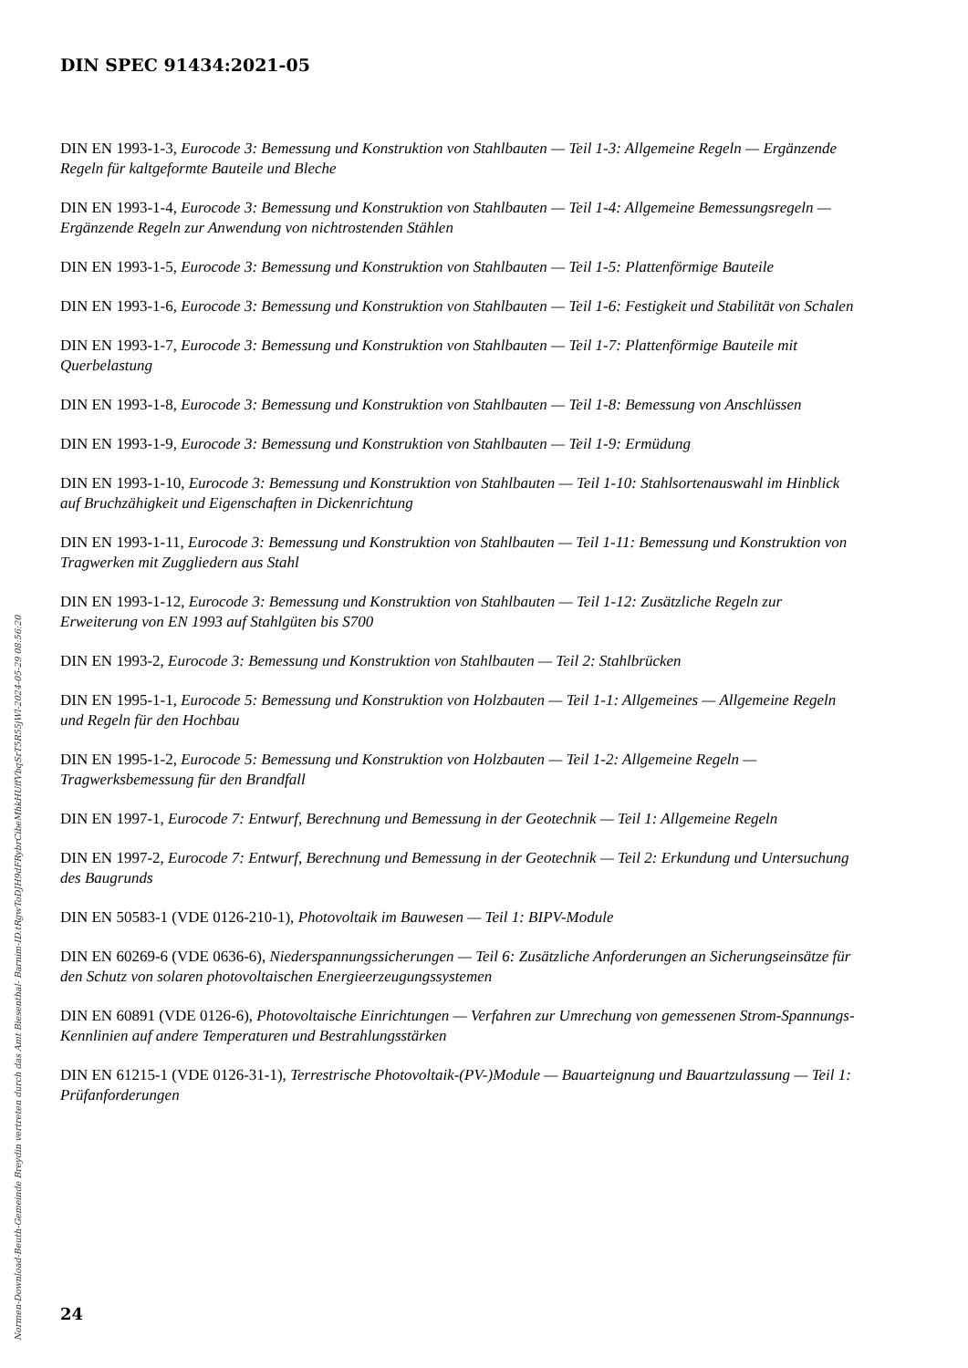DIN SPEC 91434:2021-05
DIN EN 1993-1-3, Eurocode 3: Bemessung und Konstruktion von Stahlbauten — Teil 1-3: Allgemeine Regeln — Ergänzende Regeln für kaltgeformte Bauteile und Bleche
DIN EN 1993-1-4, Eurocode 3: Bemessung und Konstruktion von Stahlbauten — Teil 1-4: Allgemeine Bemessungsregeln — Ergänzende Regeln zur Anwendung von nichtrostenden Stählen
DIN EN 1993-1-5, Eurocode 3: Bemessung und Konstruktion von Stahlbauten — Teil 1-5: Plattenförmige Bauteile
DIN EN 1993-1-6, Eurocode 3: Bemessung und Konstruktion von Stahlbauten — Teil 1-6: Festigkeit und Stabilität von Schalen
DIN EN 1993-1-7, Eurocode 3: Bemessung und Konstruktion von Stahlbauten — Teil 1-7: Plattenförmige Bauteile mit Querbelastung
DIN EN 1993-1-8, Eurocode 3: Bemessung und Konstruktion von Stahlbauten — Teil 1-8: Bemessung von Anschlüssen
DIN EN 1993-1-9, Eurocode 3: Bemessung und Konstruktion von Stahlbauten — Teil 1-9: Ermüdung
DIN EN 1993-1-10, Eurocode 3: Bemessung und Konstruktion von Stahlbauten — Teil 1-10: Stahlsorten­auswahl im Hinblick auf Bruchzähigkeit und Eigenschaften in Dickenrichtung
DIN EN 1993-1-11, Eurocode 3: Bemessung und Konstruktion von Stahlbauten — Teil 1-11: Bemessung und Konstruktion von Tragwerken mit Zuggliedern aus Stahl
DIN EN 1993-1-12, Eurocode 3: Bemessung und Konstruktion von Stahlbauten — Teil 1-12: Zusätzliche Regeln zur Erweiterung von EN 1993 auf Stahlgüten bis S700
DIN EN 1993-2, Eurocode 3: Bemessung und Konstruktion von Stahlbauten — Teil 2: Stahlbrücken
DIN EN 1995-1-1, Eurocode 5: Bemessung und Konstruktion von Holzbauten — Teil 1-1: Allgemeines — Allgemeine Regeln und Regeln für den Hochbau
DIN EN 1995-1-2, Eurocode 5: Bemessung und Konstruktion von Holzbauten — Teil 1-2: Allgemeine Regeln — Tragwerksbemessung für den Brandfall
DIN EN 1997-1, Eurocode 7: Entwurf, Berechnung und Bemessung in der Geotechnik — Teil 1: Allgemeine Regeln
DIN EN 1997-2, Eurocode 7: Entwurf, Berechnung und Bemessung in der Geotechnik — Teil 2: Erkundung und Untersuchung des Baugrunds
DIN EN 50583-1 (VDE 0126-210-1), Photovoltaik im Bauwesen — Teil 1: BIPV-Module
DIN EN 60269-6 (VDE 0636-6), Niederspannungssicherungen — Teil 6: Zusätzliche Anforderungen an Sicherungseinsätze für den Schutz von solaren photovoltaischen Energieerzeugungssystemen
DIN EN 60891 (VDE 0126-6), Photovoltaische Einrichtungen — Verfahren zur Umrechung von gemessenen Strom-Spannungs-Kennlinien auf andere Temperaturen und Bestrahlungsstärken
DIN EN 61215-1 (VDE 0126-31-1), Terrestrische Photovoltaik-(PV-)Module — Bauarteignung und Bauart­zulassung — Teil 1: Prüfanforderungen
Normen-Download-Beuth-Gemeinde Breydin vertreten durch das Amt Biesenthal- Barnim-ID.tRgwToDJH9dFRybrCibeMhkHUffVbqSrT5R55jWl-2024-05-29 08:56:20
24